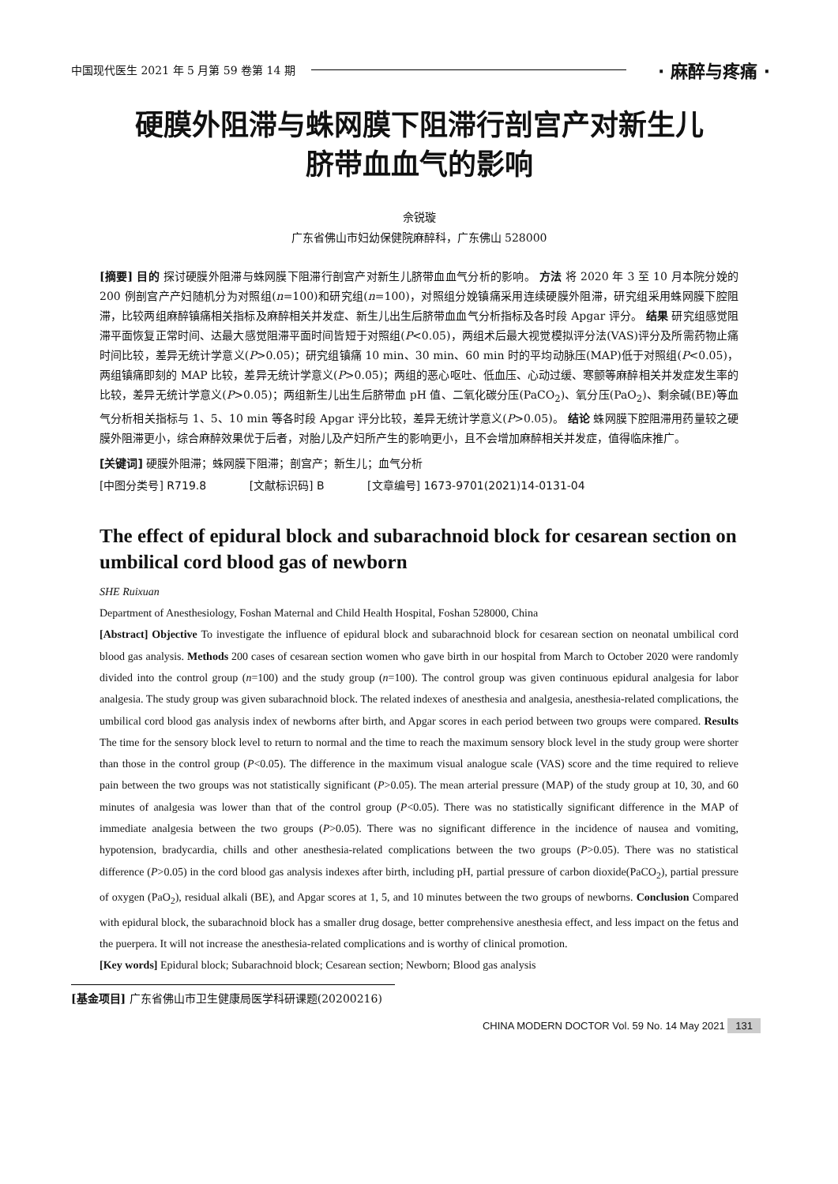中国现代医生 2021 年 5 月第 59 卷第 14 期 · 麻醉与疼痛 ·
硬膜外阻滞与蛛网膜下阻滞行剖宫产对新生儿
脐带血血气的影响
佘锐璇
广东省佛山市妇幼保健院麻醉科，广东佛山 528000
[摘要] 目的 探讨硬膜外阻滞与蛛网膜下阻滞行剖宫产对新生儿脐带血血气分析的影响。 方法 将 2020 年 3 至 10 月本院分娩的 200 例剖宫产产妇随机分为对照组(n=100)和研究组(n=100)，对照组分娩镇痛采用连续硬膜外阻滞，研究组采用蛛网膜下腔阻滞，比较两组麻醉镇痛相关指标及麻醉相关并发症、新生儿出生后脐带血血气分析指标及各时段 Apgar 评分。 结果 研究组感觉阻滞平面恢复正常时间、达最大感觉阻滞平面时间皆短于对照组(P<0.05)，两组术后最大视觉模拟评分法(VAS)评分及所需药物止痛时间比较，差异无统计学意义(P>0.05)；研究组镇痛 10 min、30 min、60 min 时的平均动脉压(MAP)低于对照组(P<0.05)，两组镇痛即刻的 MAP 比较，差异无统计学意义(P>0.05)；两组的恶心呕吐、低血压、心动过缓、寒颤等麻醉相关并发症发生率的比较，差异无统计学意义(P>0.05)；两组新生儿出生后脐带血 pH 值、二氧化碳分压(PaCO<sub>2</sub>)、氧分压(PaO<sub>2</sub>)、剩余碱(BE)等血气分析相关指标与 1、5、10 min 等各时段 Apgar 评分比较，差异无统计学意义(P>0.05)。 结论 蛛网膜下腔阻滞用药量较之硬膜外阻滞更小，综合麻醉效果优于后者，对胎儿及产妇所产生的影响更小，且不会增加麻醉相关并发症，值得临床推广。
[关键词] 硬膜外阻滞；蛛网膜下阻滞；剖宫产；新生儿；血气分析
[中图分类号] R719.8 [文献标识码] B [文章编号] 1673-9701(2021)14-0131-04
The effect of epidural block and subarachnoid block for cesarean section on umbilical cord blood gas of newborn
SHE Ruixuan
Department of Anesthesiology, Foshan Maternal and Child Health Hospital, Foshan 528000, China
[Abstract] Objective To investigate the influence of epidural block and subarachnoid block for cesarean section on neonatal umbilical cord blood gas analysis. Methods 200 cases of cesarean section women who gave birth in our hospital from March to October 2020 were randomly divided into the control group (n=100) and the study group (n=100). The control group was given continuous epidural analgesia for labor analgesia. The study group was given subarachnoid block. The related indexes of anesthesia and analgesia, anesthesia-related complications, the umbilical cord blood gas analysis index of newborns after birth, and Apgar scores in each period between two groups were compared. Results The time for the sensory block level to return to normal and the time to reach the maximum sensory block level in the study group were shorter than those in the control group (P<0.05). The difference in the maximum visual analogue scale (VAS) score and the time required to relieve pain between the two groups was not statistically significant (P>0.05). The mean arterial pressure (MAP) of the study group at 10, 30, and 60 minutes of analgesia was lower than that of the control group (P<0.05). There was no statistically significant difference in the MAP of immediate analgesia between the two groups (P>0.05). There was no significant difference in the incidence of nausea and vomiting, hypotension, bradycardia, chills and other anesthesia-related complications between the two groups (P>0.05). There was no statistical difference (P>0.05) in the cord blood gas analysis indexes after birth, including pH, partial pressure of carbon dioxide(PaCO<sub>2</sub>), partial pressure of oxygen (PaO<sub>2</sub>), residual alkali (BE), and Apgar scores at 1, 5, and 10 minutes between the two groups of newborns. Conclusion Compared with epidural block, the subarachnoid block has a smaller drug dosage, better comprehensive anesthesia effect, and less impact on the fetus and the puerpera. It will not increase the anesthesia-related complications and is worthy of clinical promotion.
[Key words] Epidural block; Subarachnoid block; Cesarean section; Newborn; Blood gas analysis
[基金项目] 广东省佛山市卫生健康局医学科研课题(20200216)
CHINA MODERN DOCTOR Vol. 59 No. 14 May 2021 131